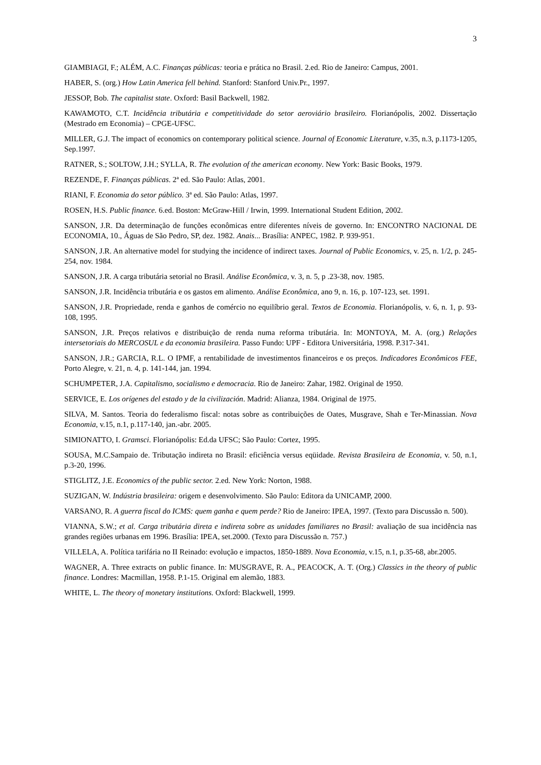3
GIAMBIAGI, F.; ALÉM, A.C. Finanças públicas: teoria e prática no Brasil. 2.ed. Rio de Janeiro: Campus, 2001.
HABER, S. (org.) How Latin America fell behind. Stanford: Stanford Univ.Pr., 1997.
JESSOP, Bob. The capitalist state. Oxford: Basil Backwell, 1982.
KAWAMOTO, C.T. Incidência tributária e competitividade do setor aeroviário brasileiro. Florianópolis, 2002. Dissertação (Mestrado em Economia) – CPGE-UFSC.
MILLER, G.J. The impact of economics on contemporary political science. Journal of Economic Literature, v.35, n.3, p.1173-1205, Sep.1997.
RATNER, S.; SOLTOW, J.H.; SYLLA, R. The evolution of the american economy. New York: Basic Books, 1979.
REZENDE, F. Finanças públicas. 2ª ed. São Paulo: Atlas, 2001.
RIANI, F. Economia do setor público. 3ª ed. São Paulo: Atlas, 1997.
ROSEN, H.S. Public finance. 6.ed. Boston: McGraw-Hill / Irwin, 1999. International Student Edition, 2002.
SANSON, J.R. Da determinação de funções econômicas entre diferentes níveis de governo. In: ENCONTRO NACIONAL DE ECONOMIA, 10., Águas de São Pedro, SP, dez. 1982. Anais... Brasília: ANPEC, 1982. P. 939-951.
SANSON, J.R. An alternative model for studying the incidence of indirect taxes. Journal of Public Economics, v. 25, n. 1/2, p. 245-254, nov. 1984.
SANSON, J.R. A carga tributária setorial no Brasil. Análise Econômica, v. 3, n. 5, p .23-38, nov. 1985.
SANSON, J.R. Incidência tributária e os gastos em alimento. Análise Econômica, ano 9, n. 16, p. 107-123, set. 1991.
SANSON, J.R. Propriedade, renda e ganhos de comércio no equilíbrio geral. Textos de Economia. Florianópolis, v. 6, n. 1, p. 93-108, 1995.
SANSON, J.R. Preços relativos e distribuição de renda numa reforma tributária. In: MONTOYA, M. A. (org.) Relações intersetoriais do MERCOSUL e da economia brasileira. Passo Fundo: UPF - Editora Universitária, 1998. P.317-341.
SANSON, J.R.; GARCIA, R.L. O IPMF, a rentabilidade de investimentos financeiros e os preços. Indicadores Econômicos FEE, Porto Alegre, v. 21, n. 4, p. 141-144, jan. 1994.
SCHUMPETER, J.A. Capitalismo, socialismo e democracia. Rio de Janeiro: Zahar, 1982. Original de 1950.
SERVICE, E. Los orígenes del estado y de la civilización. Madrid: Alianza, 1984. Original de 1975.
SILVA, M. Santos. Teoria do federalismo fiscal: notas sobre as contribuições de Oates, Musgrave, Shah e Ter-Minassian. Nova Economia, v.15, n.1, p.117-140, jan.-abr. 2005.
SIMIONATTO, I. Gramsci. Florianópolis: Ed.da UFSC; São Paulo: Cortez, 1995.
SOUSA, M.C.Sampaio de. Tributação indireta no Brasil: eficiência versus eqüidade. Revista Brasileira de Economia, v. 50, n.1, p.3-20, 1996.
STIGLITZ, J.E. Economics of the public sector. 2.ed. New York: Norton, 1988.
SUZIGAN, W. Indústria brasileira: origem e desenvolvimento. São Paulo: Editora da UNICAMP, 2000.
VARSANO, R. A guerra fiscal do ICMS: quem ganha e quem perde? Rio de Janeiro: IPEA, 1997. (Texto para Discussão n. 500).
VIANNA, S.W.; et al. Carga tributária direta e indireta sobre as unidades familiares no Brasil: avaliação de sua incidência nas grandes regiões urbanas em 1996. Brasília: IPEA, set.2000. (Texto para Discussão n. 757.)
VILLELA, A. Política tarifária no II Reinado: evolução e impactos, 1850-1889. Nova Economia, v.15, n.1, p.35-68, abr.2005.
WAGNER, A. Three extracts on public finance. In: MUSGRAVE, R. A., PEACOCK, A. T. (Org.) Classics in the theory of public finance. Londres: Macmillan, 1958. P.1-15. Original em alemão, 1883.
WHITE, L. The theory of monetary institutions. Oxford: Blackwell, 1999.